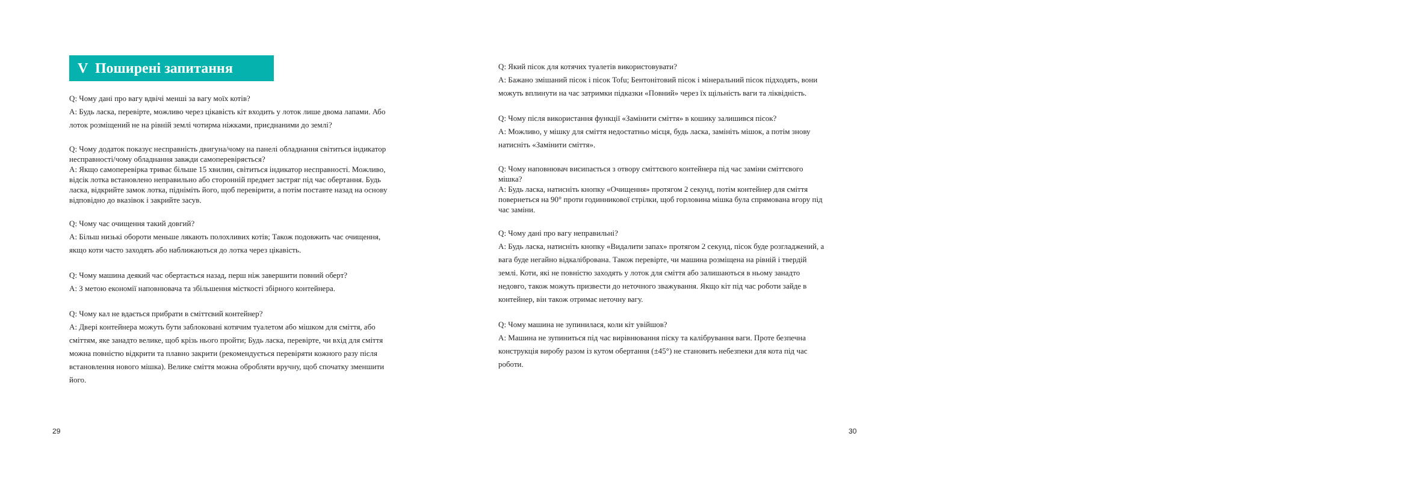V Поширені запитання
Q: Чому дані про вагу вдвічі менші за вагу моїх котів?
A: Будь ласка, перевірте, можливо через цікавість кіт входить у лоток лише двома лапами. Або лоток розміщений не на рівній землі чотирма ніжками, приєднаними до землі?
Q: Чому додаток показує несправність двигуна/чому на панелі обладнання світиться індикатор несправності/чому обладнання завжди самоперевіряється?
A: Якщо самоперевірка триває більше 15 хвилин, світиться індикатор несправності. Можливо, відсік лотка встановлено неправильно або сторонній предмет застряг під час обертання. Будь ласка, відкрийте замок лотка, підніміть його, щоб перевірити, а потім поставте назад на основу відповідно до вказівок і закрийте засув.
Q: Чому час очищення такий довгий?
A: Більш низькі обороти меньше лякають полохливих котів; Також подовжить час очищення, якщо коти часто заходять або наближаються до лотка через цікавість.
Q: Чому машина деякий час обертається назад, перш ніж завершити повний оберт?
A: З метою економії наповнювача та збільшення місткості збірного контейнера.
Q: Чому кал не вдається прибрати в сміттєвий контейнер?
A: Двері контейнера можуть бути заблоковані котячим туалетом або мішком для сміття, або сміттям, яке занадто велике, щоб крізь нього пройти; Будь ласка, перевірте, чи вхід для сміття можна повністю відкрити та плавно закрити (рекомендується перевіряти кожного разу після встановлення нового мішка). Велике сміття можна обробляти вручну, щоб спочатку зменшити його.
29
Q: Який пісок для котячих туалетів використовувати?
A: Бажано змішаний пісок і пісок Tofu; Бентонітовий пісок і мінеральний пісок підходять, вони можуть вплинути на час затримки підказки «Повний» через їх щільність ваги та ліквідність.
Q: Чому після використання функції «Замінити сміття» в кошику залишився пісок?
A: Можливо, у мішку для сміття недостатньо місця, будь ласка, замініть мішок, а потім знову натисніть «Замінити сміття».
Q: Чому наповнювач висипається з отвору сміттєвого контейнера під час заміни сміттєвого мішка?
A: Будь ласка, натисніть кнопку «Очищення» протягом 2 секунд, потім контейнер для сміття повернеться на 90° проти годинникової стрілки, щоб горловина мішка була спрямована вгору під час заміни.
Q: Чому дані про вагу неправильні?
A: Будь ласка, натисніть кнопку «Видалити запах» протягом 2 секунд, пісок буде розгладжений, а вага буде негайно відкалібрована. Також перевірте, чи машина розміщена на рівній і твердій землі. Коти, які не повністю заходять у лоток для сміття або залишаються в ньому занадто недовго, також можуть призвести до неточного зважування. Якщо кіт під час роботи зайде в контейнер, він також отримає неточну вагу.
Q: Чому машина не зупинилася, коли кіт увійшов?
A: Машина не зупиниться під час вирівнювання піску та калібрування ваги. Проте безпечна конструкція виробу разом із кутом обертання (±45°) не становить небезпеки для кота під час роботи.
30